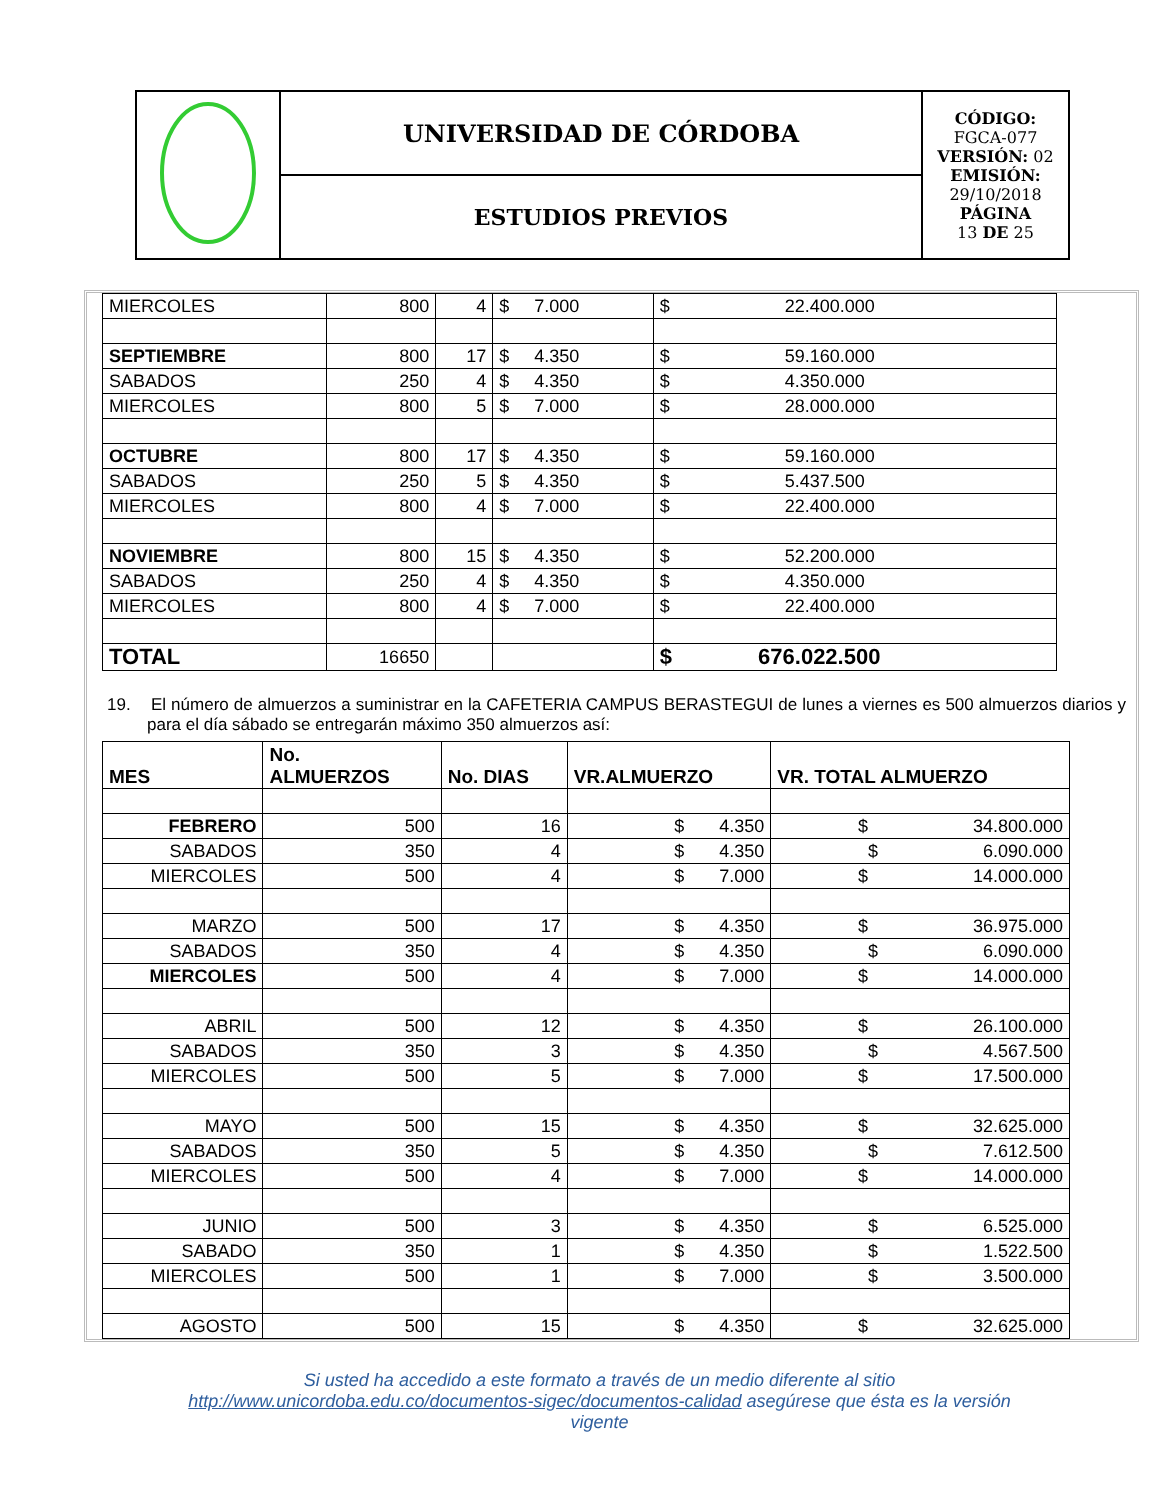| | UNIVERSIDAD DE CÓRDOBA | CÓDIGO: FGCA-077 VERSIÓN: 02 EMISIÓN: 29/10/2018 PÁGINA 13 DE 25 |
| | ESTUDIOS PREVIOS | |
| MIERCOLES | 800 | 4 | $ 7.000 | $ 22.400.000 |
| SEPTIEMBRE | 800 | 17 | $ 4.350 | $ 59.160.000 |
| SABADOS | 250 | 4 | $ 4.350 | $ 4.350.000 |
| MIERCOLES | 800 | 5 | $ 7.000 | $ 28.000.000 |
| OCTUBRE | 800 | 17 | $ 4.350 | $ 59.160.000 |
| SABADOS | 250 | 5 | $ 4.350 | $ 5.437.500 |
| MIERCOLES | 800 | 4 | $ 7.000 | $ 22.400.000 |
| NOVIEMBRE | 800 | 15 | $ 4.350 | $ 52.200.000 |
| SABADOS | 250 | 4 | $ 4.350 | $ 4.350.000 |
| MIERCOLES | 800 | 4 | $ 7.000 | $ 22.400.000 |
| TOTAL | 16650 | | | $ 676.022.500 |
19. El número de almuerzos a suministrar en la CAFETERIA CAMPUS BERASTEGUI de lunes a viernes es 500 almuerzos diarios y para el día sábado se entregarán máximo 350 almuerzos así:
| MES | No. ALMUERZOS | No. DIAS | VR.ALMUERZO | VR. TOTAL ALMUERZO |
| --- | --- | --- | --- | --- |
| FEBRERO | 500 | 16 | $ 4.350 | $ 34.800.000 |
| SABADOS | 350 | 4 | $ 4.350 | $ 6.090.000 |
| MIERCOLES | 500 | 4 | $ 7.000 | $ 14.000.000 |
| MARZO | 500 | 17 | $ 4.350 | $ 36.975.000 |
| SABADOS | 350 | 4 | $ 4.350 | $ 6.090.000 |
| MIERCOLES | 500 | 4 | $ 7.000 | $ 14.000.000 |
| ABRIL | 500 | 12 | $ 4.350 | $ 26.100.000 |
| SABADOS | 350 | 3 | $ 4.350 | $ 4.567.500 |
| MIERCOLES | 500 | 5 | $ 7.000 | $ 17.500.000 |
| MAYO | 500 | 15 | $ 4.350 | $ 32.625.000 |
| SABADOS | 350 | 5 | $ 4.350 | $ 7.612.500 |
| MIERCOLES | 500 | 4 | $ 7.000 | $ 14.000.000 |
| JUNIO | 500 | 3 | $ 4.350 | $ 6.525.000 |
| SABADO | 350 | 1 | $ 4.350 | $ 1.522.500 |
| MIERCOLES | 500 | 1 | $ 7.000 | $ 3.500.000 |
| AGOSTO | 500 | 15 | $ 4.350 | $ 32.625.000 |
Si usted ha accedido a este formato a través de un medio diferente al sitio http://www.unicordoba.edu.co/documentos-sigec/documentos-calidad asegúrese que ésta es la versión vigente